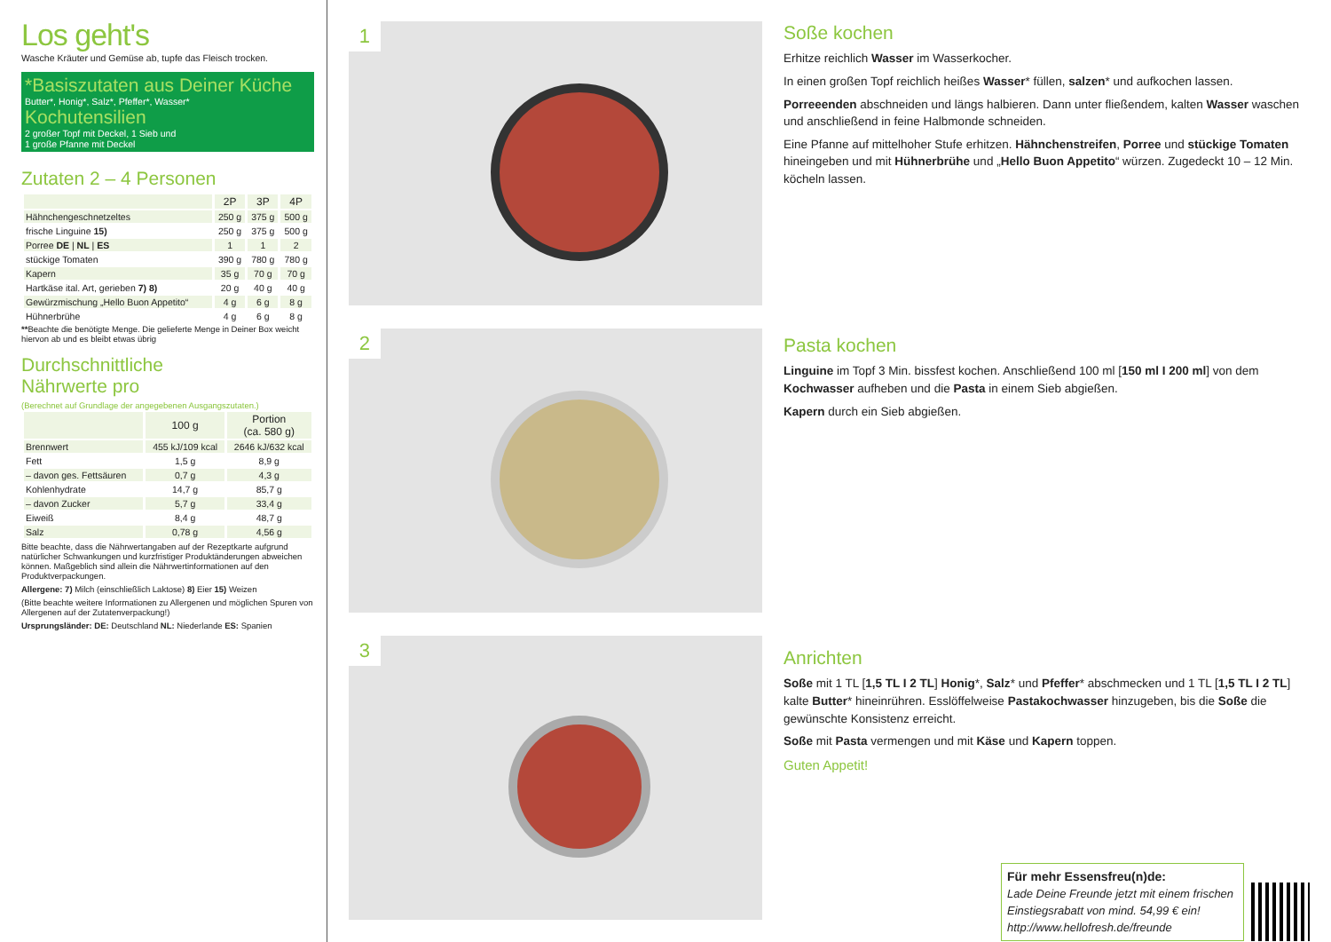Los geht's
Wasche Kräuter und Gemüse ab, tupfe das Fleisch trocken.
*Basiszutaten aus Deiner Küche
Butter*, Honig*, Salz*, Pfeffer*, Wasser*
Kochutensilien
2 großer Topf mit Deckel, 1 Sieb und
1 große Pfanne mit Deckel
Zutaten 2 – 4 Personen
| | 2P | 3P | 4P |
| --- | --- | --- | --- |
| Hähnchengeschnetzeltes | 250 g | 375 g | 500 g |
| frische Linguine 15) | 250 g | 375 g | 500 g |
| Porree DE / NL / ES | 1 | 1 | 2 |
| stückige Tomaten | 390 g | 780 g | 780 g |
| Kapern | 35 g | 70 g | 70 g |
| Hartkäse ital. Art, gerieben 7) 8) | 20 g | 40 g | 40 g |
| Gewürzmischung „Hello Buon Appetito“ | 4 g | 6 g | 8 g |
| Hühnerbrühe | 4 g | 6 g | 8 g |
**Beachte die benötigte Menge. Die gelieferte Menge in Deiner Box weicht hiervon ab und es bleibt etwas übrig
Durchschnittliche
Nährwerte pro
(Berechnet auf Grundlage der angegebenen Ausgangszutaten.)
| | 100 g | Portion (ca. 580 g) |
| --- | --- | --- |
| Brennwert | 455 kJ/109 kcal | 2646 kJ/632 kcal |
| Fett | 1,5 g | 8,9 g |
| – davon ges. Fettsäuren | 0,7 g | 4,3 g |
| Kohlenhydrate | 14,7 g | 85,7 g |
| – davon Zucker | 5,7 g | 33,4 g |
| Eiweiß | 8,4 g | 48,7 g |
| Salz | 0,78 g | 4,56 g |
Bitte beachte, dass die Nährwertangaben auf der Rezeptkarte aufgrund natürlicher Schwankungen und kurzfristiger Produktänderungen abweichen können. Maßgeblich sind allein die Nährwertinformationen auf den Produktverpackungen.
Allergene: 7) Milch (einschließlich Laktose) 8) Eier 15) Weizen
(Bitte beachte weitere Informationen zu Allergenen und möglichen Spuren von Allergenen auf der Zutatenverpackung!)
Ursprungsländer: DE: Deutschland NL: Niederlande ES: Spanien
1
2
3
Soße kochen
Erhitze reichlich Wasser im Wasserkocher.
In einen großen Topf reichlich heißes Wasser* füllen, salzen* und aufkochen lassen.
Porreeenden abschneiden und längs halbieren. Dann unter fließendem, kalten Wasser waschen und anschließend in feine Halbmonde schneiden.
Eine Pfanne auf mittelhoher Stufe erhitzen. Hähnchenstreifen, Porree und stückige Tomaten hineingeben und mit Hühnerbrühe und „Hello Buon Appetito“ würzen. Zugedeckt 10 – 12 Min. köcheln lassen.
Pasta kochen
Linguine im Topf 3 Min. bissfest kochen. Anschließend 100 ml [150 ml I 200 ml] von dem Kochwasser aufheben und die Pasta in einem Sieb abgießen.
Kapern durch ein Sieb abgießen.
Anrichten
Soße mit 1 TL [1,5 TL I 2 TL] Honig*, Salz* und Pfeffer* abschmecken und 1 TL [1,5 TL I 2 TL] kalte Butter* hineinrühren. Esslöffelweise Pastakochwasser hinzugeben, bis die Soße die gewünschte Konsistenz erreicht.
Soße mit Pasta vermengen und mit Käse und Kapern toppen.
Guten Appetit!
Für mehr Essensfreu(n)de:
Lade Deine Freunde jetzt mit einem frischen Einstiegsrabatt von mind. 54,99 € ein!
http://www.hellofresh.de/freunde